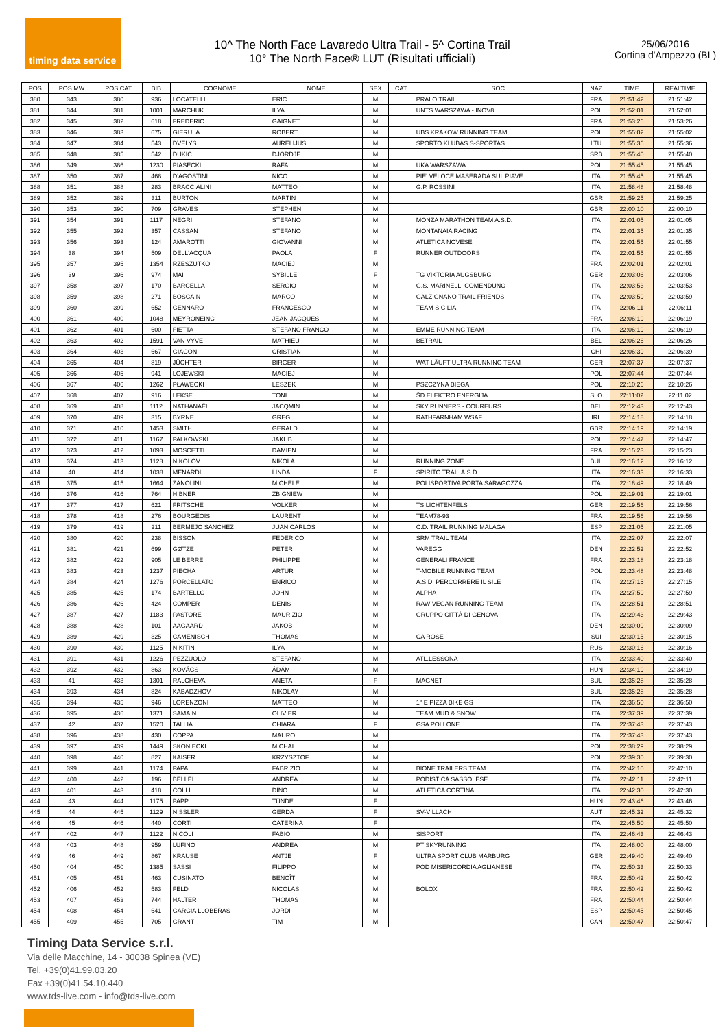timing data service
10^ The North Face Lavaredo Ultra Trail - 5^ Cortina Trail
10° The North Face® LUT (Risultati ufficiali)
25/06/2016
Cortina d'Ampezzo (BL)
| POS | POS MW | POS CAT | BIB | COGNOME | NOME | SEX | CAT | SOC | NAZ | TIME | REALTIME |
| --- | --- | --- | --- | --- | --- | --- | --- | --- | --- | --- | --- |
| 380 | 343 | 380 | 936 | LOCATELLI | ERIC | M | | PRALO TRAIL | FRA | 21:51:42 | 21:51:42 |
| 381 | 344 | 381 | 1001 | MARCHUK | ILYA | M | | UNTS WARSZAWA - INOV8 | POL | 21:52:01 | 21:52:01 |
| 382 | 345 | 382 | 618 | FREDERIC | GAIGNET | M | | | FRA | 21:53:26 | 21:53:26 |
| 383 | 346 | 383 | 675 | GIERULA | ROBERT | M | | UBS KRAKOW RUNNING TEAM | POL | 21:55:02 | 21:55:02 |
| 384 | 347 | 384 | 543 | DVELYS | AURELIJUS | M | | SPORTO KLUBAS S-SPORTAS | LTU | 21:55:36 | 21:55:36 |
| 385 | 348 | 385 | 542 | DUKIC | DJORDJE | M | | | SRB | 21:55:40 | 21:55:40 |
| 386 | 349 | 386 | 1230 | PIASECKI | RAFAL | M | | UKA WARSZAWA | POL | 21:55:45 | 21:55:45 |
| 387 | 350 | 387 | 468 | D'AGOSTINI | NICO | M | | PIE' VELOCE MASERADA SUL PIAVE | ITA | 21:55:45 | 21:55:45 |
| 388 | 351 | 388 | 283 | BRACCIALINI | MATTEO | M | | G.P. ROSSINI | ITA | 21:58:48 | 21:58:48 |
| 389 | 352 | 389 | 311 | BURTON | MARTIN | M | | | GBR | 21:59:25 | 21:59:25 |
| 390 | 353 | 390 | 709 | GRAVES | STEPHEN | M | | | GBR | 22:00:10 | 22:00:10 |
| 391 | 354 | 391 | 1117 | NEGRI | STEFANO | M | | MONZA MARATHON TEAM A.S.D. | ITA | 22:01:05 | 22:01:05 |
| 392 | 355 | 392 | 357 | CASSAN | STEFANO | M | | MONTANAIA RACING | ITA | 22:01:35 | 22:01:35 |
| 393 | 356 | 393 | 124 | AMAROTTI | GIOVANNI | M | | ATLETICA NOVESE | ITA | 22:01:55 | 22:01:55 |
| 394 | 38 | 394 | 509 | DELL'ACQUA | PAOLA | F | | RUNNER OUTDOORS | ITA | 22:01:55 | 22:01:55 |
| 395 | 357 | 395 | 1354 | RZESZUTKO | MACIEJ | M | | | FRA | 22:02:01 | 22:02:01 |
| 396 | 39 | 396 | 974 | MAI | SYBILLE | F | | TG VIKTORIA AUGSBURG | GER | 22:03:06 | 22:03:06 |
| 397 | 358 | 397 | 170 | BARCELLA | SERGIO | M | | G.S. MARINELLI COMENDUNO | ITA | 22:03:53 | 22:03:53 |
| 398 | 359 | 398 | 271 | BOSCAIN | MARCO | M | | GALZIGNANO TRAIL FRIENDS | ITA | 22:03:59 | 22:03:59 |
| 399 | 360 | 399 | 652 | GENNARO | FRANCESCO | M | | TEAM SICILIA | ITA | 22:06:11 | 22:06:11 |
| 400 | 361 | 400 | 1048 | MEYRONEINC | JEAN-JACQUES | M | | | FRA | 22:06:19 | 22:06:19 |
| 401 | 362 | 401 | 600 | FIETTA | STEFANO FRANCO | M | | EMME RUNNING TEAM | ITA | 22:06:19 | 22:06:19 |
| 402 | 363 | 402 | 1591 | VAN VYVE | MATHIEU | M | | BETRAIL | BEL | 22:06:26 | 22:06:26 |
| 403 | 364 | 403 | 667 | GIACONI | CRISTIAN | M | | | CHI | 22:06:39 | 22:06:39 |
| 404 | 365 | 404 | 819 | JÜCHTER | BIRGER | M | | WAT LÄUFT ULTRA RUNNING TEAM | GER | 22:07:37 | 22:07:37 |
| 405 | 366 | 405 | 941 | LOJEWSKI | MACIEJ | M | | | POL | 22:07:44 | 22:07:44 |
| 406 | 367 | 406 | 1262 | PŁAWECKI | LESZEK | M | | PSZCZYNA BIEGA | POL | 22:10:26 | 22:10:26 |
| 407 | 368 | 407 | 916 | LEKSE | TONI | M | | ŠD ELEKTRO ENERGIJA | SLO | 22:11:02 | 22:11:02 |
| 408 | 369 | 408 | 1112 | NATHANAËL | JACQMIN | M | | SKY RUNNERS - COUREURS | BEL | 22:12:43 | 22:12:43 |
| 409 | 370 | 409 | 315 | BYRNE | GREG | M | | RATHFARNHAM WSAF | IRL | 22:14:18 | 22:14:18 |
| 410 | 371 | 410 | 1453 | SMITH | GERALD | M | | | GBR | 22:14:19 | 22:14:19 |
| 411 | 372 | 411 | 1167 | PALKOWSKI | JAKUB | M | | | POL | 22:14:47 | 22:14:47 |
| 412 | 373 | 412 | 1093 | MOSCETTI | DAMIEN | M | | | FRA | 22:15:23 | 22:15:23 |
| 413 | 374 | 413 | 1128 | NIKOLOV | NIKOLA | M | | RUNNING ZONE | BUL | 22:16:12 | 22:16:12 |
| 414 | 40 | 414 | 1038 | MENARDI | LINDA | F | | SPIRITO TRAIL A.S.D. | ITA | 22:16:33 | 22:16:33 |
| 415 | 375 | 415 | 1664 | ZANOLINI | MICHELE | M | | POLISPORTIVA PORTA SARAGOZZA | ITA | 22:18:49 | 22:18:49 |
| 416 | 376 | 416 | 764 | HIBNER | ZBIGNIEW | M | | | POL | 22:19:01 | 22:19:01 |
| 417 | 377 | 417 | 621 | FRITSCHE | VOLKER | M | | TS LICHTENFELS | GER | 22:19:56 | 22:19:56 |
| 418 | 378 | 418 | 276 | BOURGEOIS | LAURENT | M | | TEAM78-93 | FRA | 22:19:56 | 22:19:56 |
| 419 | 379 | 419 | 211 | BERMEJO SANCHEZ | JUAN CARLOS | M | | C.D. TRAIL RUNNING MALAGA | ESP | 22:21:05 | 22:21:05 |
| 420 | 380 | 420 | 238 | BISSON | FEDERICO | M | | SRM TRAIL TEAM | ITA | 22:22:07 | 22:22:07 |
| 421 | 381 | 421 | 699 | GØTZE | PETER | M | | VAREGG | DEN | 22:22:52 | 22:22:52 |
| 422 | 382 | 422 | 905 | LE BERRE | PHILIPPE | M | | GENERALI FRANCE | FRA | 22:23:18 | 22:23:18 |
| 423 | 383 | 423 | 1237 | PIECHA | ARTUR | M | | T-MOBILE RUNNING TEAM | POL | 22:23:48 | 22:23:48 |
| 424 | 384 | 424 | 1276 | PORCELLATO | ENRICO | M | | A.S.D. PERCORRERE IL SILE | ITA | 22:27:15 | 22:27:15 |
| 425 | 385 | 425 | 174 | BARTELLO | JOHN | M | | ALPHA | ITA | 22:27:59 | 22:27:59 |
| 426 | 386 | 426 | 424 | COMPER | DENIS | M | | RAW VEGAN RUNNING TEAM | ITA | 22:28:51 | 22:28:51 |
| 427 | 387 | 427 | 1183 | PASTORE | MAURIZIO | M | | GRUPPO CITTÀ DI GENOVA | ITA | 22:29:43 | 22:29:43 |
| 428 | 388 | 428 | 101 | AAGAARD | JAKOB | M | | | DEN | 22:30:09 | 22:30:09 |
| 429 | 389 | 429 | 325 | CAMENISCH | THOMAS | M | | CA ROSE | SUI | 22:30:15 | 22:30:15 |
| 430 | 390 | 430 | 1125 | NIKITIN | ILYA | M | | | RUS | 22:30:16 | 22:30:16 |
| 431 | 391 | 431 | 1226 | PEZZUOLO | STEFANO | M | | ATL.LESSONA | ITA | 22:33:40 | 22:33:40 |
| 432 | 392 | 432 | 863 | KOVÁCS | ÁDÁM | M | | | HUN | 22:34:19 | 22:34:19 |
| 433 | 41 | 433 | 1301 | RALCHEVA | ANETA | F | | MAGNET | BUL | 22:35:28 | 22:35:28 |
| 434 | 393 | 434 | 824 | KABADZHOV | NIKOLAY | M | | - | BUL | 22:35:28 | 22:35:28 |
| 435 | 394 | 435 | 946 | LORENZONI | MATTEO | M | | 1° E PIZZA BIKE GS | ITA | 22:36:50 | 22:36:50 |
| 436 | 395 | 436 | 1371 | SAMAIN | OLIVIER | M | | TEAM MUD & SNOW | ITA | 22:37:39 | 22:37:39 |
| 437 | 42 | 437 | 1520 | TALLIA | CHIARA | F | | GSA POLLONE | ITA | 22:37:43 | 22:37:43 |
| 438 | 396 | 438 | 430 | COPPA | MAURO | M | | | ITA | 22:37:43 | 22:37:43 |
| 439 | 397 | 439 | 1449 | SKONIECKI | MICHAL | M | | | POL | 22:38:29 | 22:38:29 |
| 440 | 398 | 440 | 827 | KAISER | KRZYSZTOF | M | | | POL | 22:39:30 | 22:39:30 |
| 441 | 399 | 441 | 1174 | PAPA | FABRIZIO | M | | BIONE TRAILERS TEAM | ITA | 22:42:10 | 22:42:10 |
| 442 | 400 | 442 | 196 | BELLEI | ANDREA | M | | PODISTICA SASSOLESE | ITA | 22:42:11 | 22:42:11 |
| 443 | 401 | 443 | 418 | COLLI | DINO | M | | ATLETICA CORTINA | ITA | 22:42:30 | 22:42:30 |
| 444 | 43 | 444 | 1175 | PAPP | TÜNDE | F | | | HUN | 22:43:46 | 22:43:46 |
| 445 | 44 | 445 | 1129 | NISSLER | GERDA | F | | SV-VILLACH | AUT | 22:45:32 | 22:45:32 |
| 446 | 45 | 446 | 440 | CORTI | CATERINA | F | | | ITA | 22:45:50 | 22:45:50 |
| 447 | 402 | 447 | 1122 | NICOLI | FABIO | M | | SISPORT | ITA | 22:46:43 | 22:46:43 |
| 448 | 403 | 448 | 959 | LUFINO | ANDREA | M | | PT SKYRUNNING | ITA | 22:48:00 | 22:48:00 |
| 449 | 46 | 449 | 867 | KRAUSE | ANTJE | F | | ULTRA SPORT CLUB MARBURG | GER | 22:49:40 | 22:49:40 |
| 450 | 404 | 450 | 1385 | SASSI | FILIPPO | M | | POD MISERICORDIA AGLIANESE | ITA | 22:50:33 | 22:50:33 |
| 451 | 405 | 451 | 463 | CUSINATO | BENOÎT | M | | | FRA | 22:50:42 | 22:50:42 |
| 452 | 406 | 452 | 583 | FELD | NICOLAS | M | | BOLOX | FRA | 22:50:42 | 22:50:42 |
| 453 | 407 | 453 | 744 | HALTER | THOMAS | M | | | FRA | 22:50:44 | 22:50:44 |
| 454 | 408 | 454 | 641 | GARCIA LLOBERAS | JORDI | M | | | ESP | 22:50:45 | 22:50:45 |
| 455 | 409 | 455 | 705 | GRANT | TIM | M | | | CAN | 22:50:47 | 22:50:47 |
Timing Data Service s.r.l.
Via delle Macchine, 14 - 30038 Spinea (VE)
Tel. +39(0)41.99.03.20
Fax +39(0)41.54.10.440
www.tds-live.com - info@tds-live.com